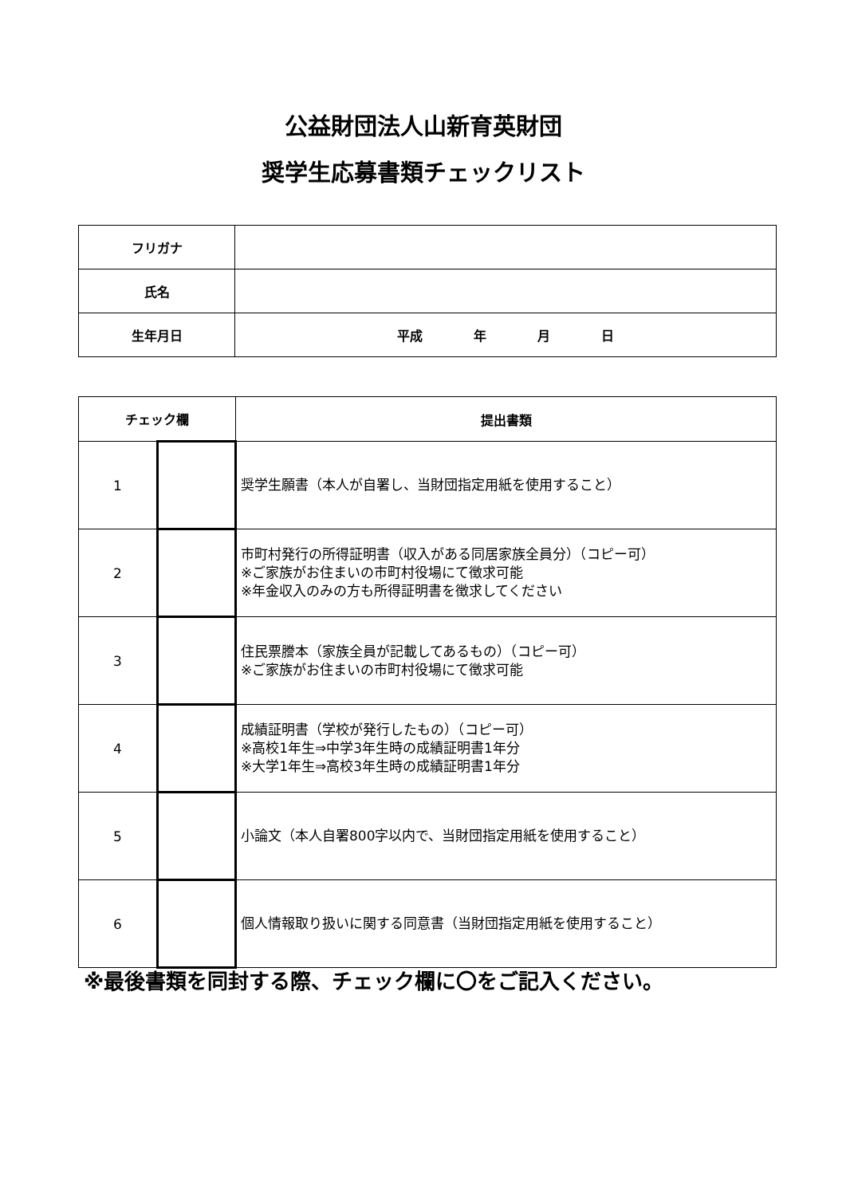公益財団法人山新育英財団
奨学生応募書類チェックリスト
| フリガナ | |
| 氏名 | |
| 生年月日 | 平成 年 月 日 |
| チェック欄 | | 提出書類 |
| --- | --- | --- |
| 1 | | 奨学生願書（本人が自署し、当財団指定用紙を使用すること） |
| 2 | | 市町村発行の所得証明書（収入がある同居家族全員分）（コピー可） ※ご家族がお住まいの市町村役場にて徴求可能 ※年金収入のみの方も所得証明書を徴求してください |
| 3 | | 住民票謄本（家族全員が記載してあるもの）（コピー可） ※ご家族がお住まいの市町村役場にて徴求可能 |
| 4 | | 成績証明書（学校が発行したもの）（コピー可） ※高校1年生⇒中学3年生時の成績証明書1年分 ※大学1年生⇒高校3年生時の成績証明書1年分 |
| 5 | | 小論文（本人自署800字以内で、当財団指定用紙を使用すること） |
| 6 | | 個人情報取り扱いに関する同意書（当財団指定用紙を使用すること） |
※最後書類を同封する際、チェック欄に〇をご記入ください。